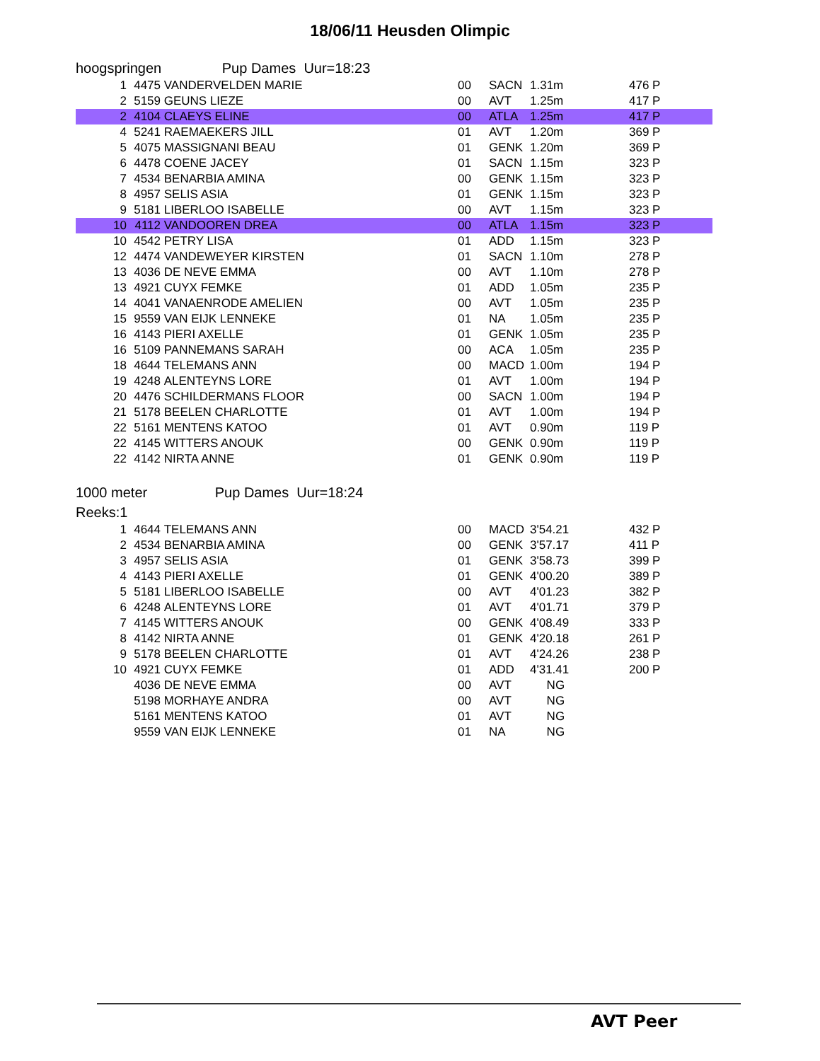18/06/11 Heusden Olimpic
hoogspringen Pup Dames Uur=18:23
| 1 | 4475 | VANDERVELDEN MARIE | 00 | SACN | 1.31m | 476 P |
| 2 | 5159 | GEUNS LIEZE | 00 | AVT | 1.25m | 417 P |
| 2 | 4104 | CLAEYS ELINE | 00 | ATLA | 1.25m | 417 P |
| 4 | 5241 | RAEMAEKERS JILL | 01 | AVT | 1.20m | 369 P |
| 5 | 4075 | MASSIGNANI BEAU | 01 | GENK | 1.20m | 369 P |
| 6 | 4478 | COENE JACEY | 01 | SACN | 1.15m | 323 P |
| 7 | 4534 | BENARBIA AMINA | 00 | GENK | 1.15m | 323 P |
| 8 | 4957 | SELIS ASIA | 01 | GENK | 1.15m | 323 P |
| 9 | 5181 | LIBERLOO ISABELLE | 00 | AVT | 1.15m | 323 P |
| 10 | 4112 | VANDOOREN DREA | 00 | ATLA | 1.15m | 323 P |
| 10 | 4542 | PETRY LISA | 01 | ADD | 1.15m | 323 P |
| 12 | 4474 | VANDEWEYER KIRSTEN | 01 | SACN | 1.10m | 278 P |
| 13 | 4036 | DE NEVE EMMA | 00 | AVT | 1.10m | 278 P |
| 13 | 4921 | CUYX FEMKE | 01 | ADD | 1.05m | 235 P |
| 14 | 4041 | VANAENRODE AMELIEN | 00 | AVT | 1.05m | 235 P |
| 15 | 9559 | VAN EIJK LENNEKE | 01 | NA | 1.05m | 235 P |
| 16 | 4143 | PIERI AXELLE | 01 | GENK | 1.05m | 235 P |
| 16 | 5109 | PANNEMANS SARAH | 00 | ACA | 1.05m | 235 P |
| 18 | 4644 | TELEMANS ANN | 00 | MACD | 1.00m | 194 P |
| 19 | 4248 | ALENTEYNS LORE | 01 | AVT | 1.00m | 194 P |
| 20 | 4476 | SCHILDERMANS FLOOR | 00 | SACN | 1.00m | 194 P |
| 21 | 5178 | BEELEN CHARLOTTE | 01 | AVT | 1.00m | 194 P |
| 22 | 5161 | MENTENS KATOO | 01 | AVT | 0.90m | 119 P |
| 22 | 4145 | WITTERS ANOUK | 00 | GENK | 0.90m | 119 P |
| 22 | 4142 | NIRTA ANNE | 01 | GENK | 0.90m | 119 P |
1000 meter Pup Dames Uur=18:24
Reeks:1
| 1 | 4644 | TELEMANS ANN | 00 | MACD | 3'54.21 | 432 P |
| 2 | 4534 | BENARBIA AMINA | 00 | GENK | 3'57.17 | 411 P |
| 3 | 4957 | SELIS ASIA | 01 | GENK | 3'58.73 | 399 P |
| 4 | 4143 | PIERI AXELLE | 01 | GENK | 4'00.20 | 389 P |
| 5 | 5181 | LIBERLOO ISABELLE | 00 | AVT | 4'01.23 | 382 P |
| 6 | 4248 | ALENTEYNS LORE | 01 | AVT | 4'01.71 | 379 P |
| 7 | 4145 | WITTERS ANOUK | 00 | GENK | 4'08.49 | 333 P |
| 8 | 4142 | NIRTA ANNE | 01 | GENK | 4'20.18 | 261 P |
| 9 | 5178 | BEELEN CHARLOTTE | 01 | AVT | 4'24.26 | 238 P |
| 10 | 4921 | CUYX FEMKE | 01 | ADD | 4'31.41 | 200 P |
| | 4036 | DE NEVE EMMA | 00 | AVT | NG | |
| | 5198 | MORHAYE ANDRA | 00 | AVT | NG | |
| | 5161 | MENTENS KATOO | 01 | AVT | NG | |
| | 9559 | VAN EIJK LENNEKE | 01 | NA | NG | |
AVT Peer